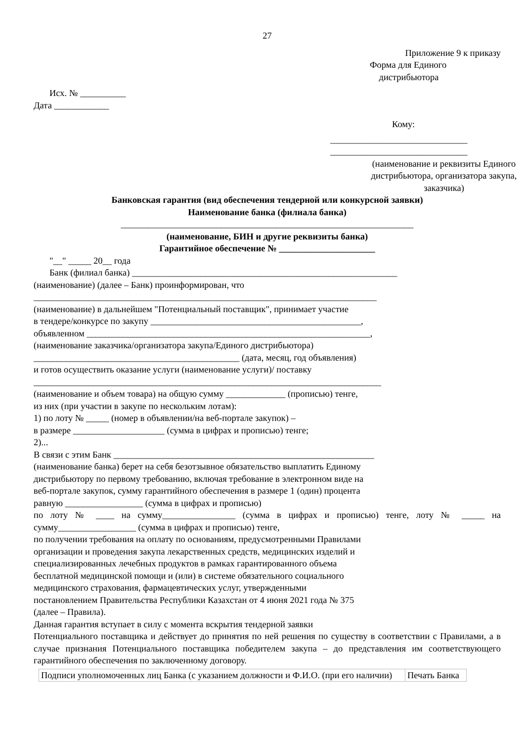27
Приложение 9 к приказу
Форма для Единого
дистрибьютора
Исх. № __________
Дата ____________
Кому:
______________________________
______________________________
(наименование и реквизиты Единого дистрибьютора, организатора закупа, заказчика)
Банковская гарантия (вид обеспечения тендерной или конкурсной заявки)
Наименование банка (филиала банка)
________________________________________________________________
(наименование, БИН и другие реквизиты банка)
Гарантийное обеспечение № _____________________
"__" _____ 20__ года
Банк (филиал банка) __________________________________________________________
(наименование) (далее – Банк) проинформирован, что
___________________________________________________________________________
(наименование) в дальнейшем "Потенциальный поставщик", принимает участие
в тендере/конкурсе по закупу ______________________________________________,
объявленном ______________________________________________________________,
(наименование заказчика/организатора закупа/Единого дистрибьютора)
_____________________________________________ (дата, месяц, год объявления)
и готов осуществить оказание услуги (наименование услуги)/ поставку
____________________________________________________________________________
(наименование и объем товара) на общую сумму _____________ (прописью) тенге,
из них (при участии в закупе по нескольким лотам):
1) по лоту № _____ (номер в объявлении/на веб-портале закупок) –
в размере ____________________ (сумма в цифрах и прописью) тенге;
2)...
В связи с этим Банк _________________________________________________________
(наименование банка) берет на себя безотзывное обязательство выплатить Единому
дистрибьютору по первому требованию, включая требование в электронном виде на
веб-портале закупок, сумму гарантийного обеспечения в размере 1 (один) процента
равную _________________ (сумма в цифрах и прописью)
по лоту № ____ на сумму________________ (сумма в цифрах и прописью) тенге, лоту № _____ на сумму_________________ (сумма в цифрах и прописью) тенге,
по получении требования на оплату по основаниям, предусмотренными Правилами
организации и проведения закупа лекарственных средств, медицинских изделий и
специализированных лечебных продуктов в рамках гарантированного объема
бесплатной медицинской помощи и (или) в системе обязательного социального
медицинского страхования, фармацевтических услуг, утвержденными
постановлением Правительства Республики Казахстан от 4 июня 2021 года № 375
(далее – Правила).
Данная гарантия вступает в силу с момента вскрытия тендерной заявки
Потенциального поставщика и действует до принятия по ней решения по существу в соответствии с Правилами, а в случае признания Потенциального поставщика победителем закупа – до представления им соответствующего гарантийного обеспечения по заключенному договору.
| Подписи уполномоченных лиц Банка (с указанием должности и Ф.И.О. (при его наличии) | Печать Банка |